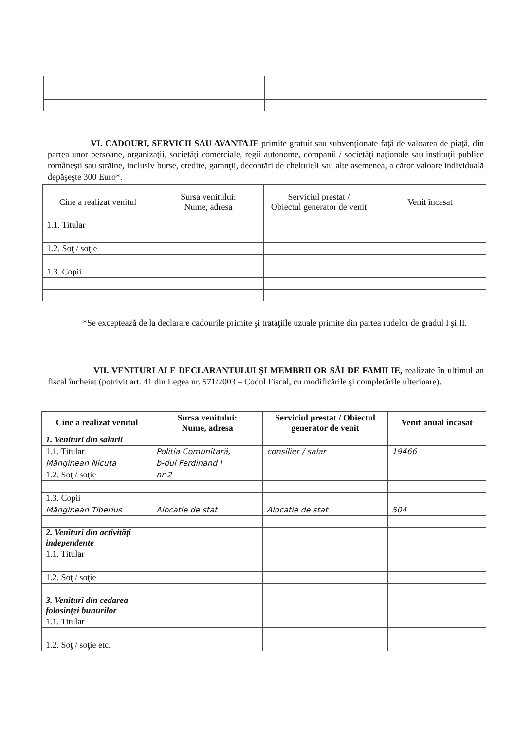VI. CADOURI, SERVICII SAU AVANTAJE primite gratuit sau subvenţionate faţă de valoarea de piaţă, din partea unor persoane, organizaţii, societăţi comerciale, regii autonome, companii / societăţi naţionale sau instituţii publice româneşti sau străine, inclusiv burse, credite, garanţii, decontări de cheltuieli sau alte asemenea, a căror valoare individuală depăşeşte 300 Euro*.
| Cine a realizat venitul | Sursa venitului: Nume, adresa | Serviciul prestat / Obiectul generator de venit | Venit încasat |
| --- | --- | --- | --- |
| 1.1. Titular | | | |
| 1.2. Soţ / soţie | | | |
| 1.3. Copii | | | |
*Se exceptează de la declarare cadourile primite şi trataţiile uzuale primite din partea rudelor de gradul I şi II.
VII. VENITURI ALE DECLARANTULUI ŞI MEMBRILOR SĂI DE FAMILIE, realizate în ultimul an fiscal încheiat (potrivit art. 41 din Legea nr. 571/2003 – Codul Fiscal, cu modificările şi completările ulterioare).
| Cine a realizat venitul | Sursa venitului: Nume, adresa | Serviciul prestat / Obiectul generator de venit | Venit anual încasat |
| --- | --- | --- | --- |
| 1. Venituri din salarii | | | |
| 1.1. Titular | Politia Comunitară, | consilier / salar | 19466 |
| Mănginean Nicuta | b-dul Ferdinand I | | |
| 1.2. Soţ / soţie | nr 2 | | |
| 1.3. Copii | | | |
| Mănginean Tiberius | Alocatie de stat | Alocatie de stat | 504 |
| 2. Venituri din activităţi independente | | | |
| 1.1. Titular | | | |
| 1.2. Soţ / soţie | | | |
| 3. Venituri din cedarea folosinţei bunurilor | | | |
| 1.1. Titular | | | |
| 1.2. Soţ / soţie etc. | | | |